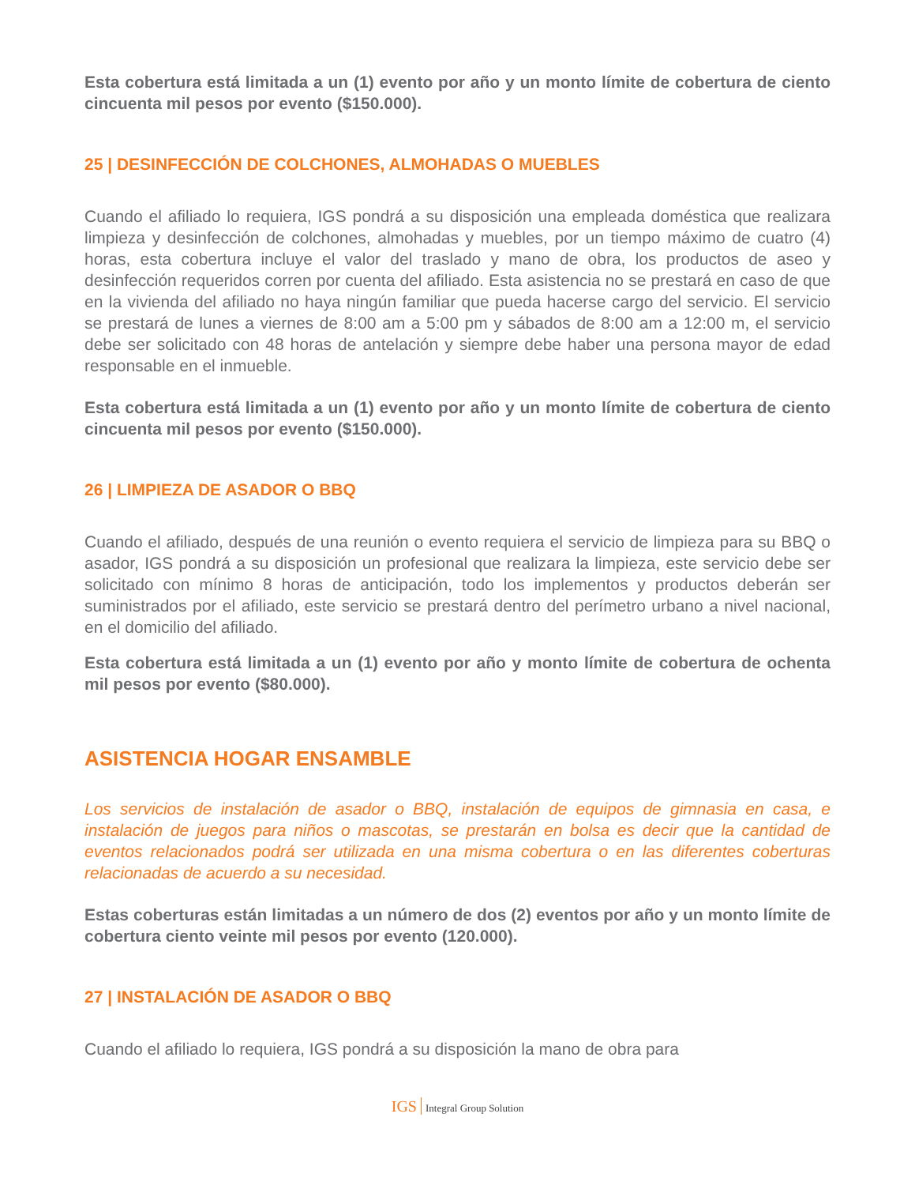Esta cobertura está limitada a un (1) evento por año y un monto límite de cobertura de ciento cincuenta mil pesos por evento ($150.000).
25 | DESINFECCIÓN DE COLCHONES, ALMOHADAS O MUEBLES
Cuando el afiliado lo requiera, IGS pondrá a su disposición una empleada doméstica que realizara limpieza y desinfección de colchones, almohadas y muebles, por un tiempo máximo de cuatro (4) horas, esta cobertura incluye el valor del traslado y mano de obra, los productos de aseo y desinfección requeridos corren por cuenta del afiliado. Esta asistencia no se prestará en caso de que en la vivienda del afiliado no haya ningún familiar que pueda hacerse cargo del servicio. El servicio se prestará de lunes a viernes de 8:00 am a 5:00 pm y sábados de 8:00 am a 12:00 m, el servicio debe ser solicitado con 48 horas de antelación y siempre debe haber una persona mayor de edad responsable en el inmueble.
Esta cobertura está limitada a un (1) evento por año y un monto límite de cobertura de ciento cincuenta mil pesos por evento ($150.000).
26 | LIMPIEZA DE ASADOR O BBQ
Cuando el afiliado, después de una reunión o evento requiera el servicio de limpieza para su BBQ o asador, IGS pondrá a su disposición un profesional que realizara la limpieza, este servicio debe ser solicitado con mínimo 8 horas de anticipación, todo los implementos y productos deberán ser suministrados por el afiliado, este servicio se prestará dentro del perímetro urbano a nivel nacional, en el domicilio del afiliado.
Esta cobertura está limitada a un (1) evento por año y monto límite de cobertura de ochenta mil pesos por evento ($80.000).
ASISTENCIA HOGAR ENSAMBLE
Los servicios de instalación de asador o BBQ, instalación de equipos de gimnasia en casa, e instalación de juegos para niños o mascotas, se prestarán en bolsa es decir que la cantidad de eventos relacionados podrá ser utilizada en una misma cobertura o en las diferentes coberturas relacionadas de acuerdo a su necesidad.
Estas coberturas están limitadas a un número de dos (2) eventos por año y un monto límite de cobertura ciento veinte mil pesos por evento (120.000).
27 | INSTALACIÓN DE ASADOR O BBQ
Cuando el afiliado lo requiera, IGS pondrá a su disposición la mano de obra para
IGS Integral Group Solution